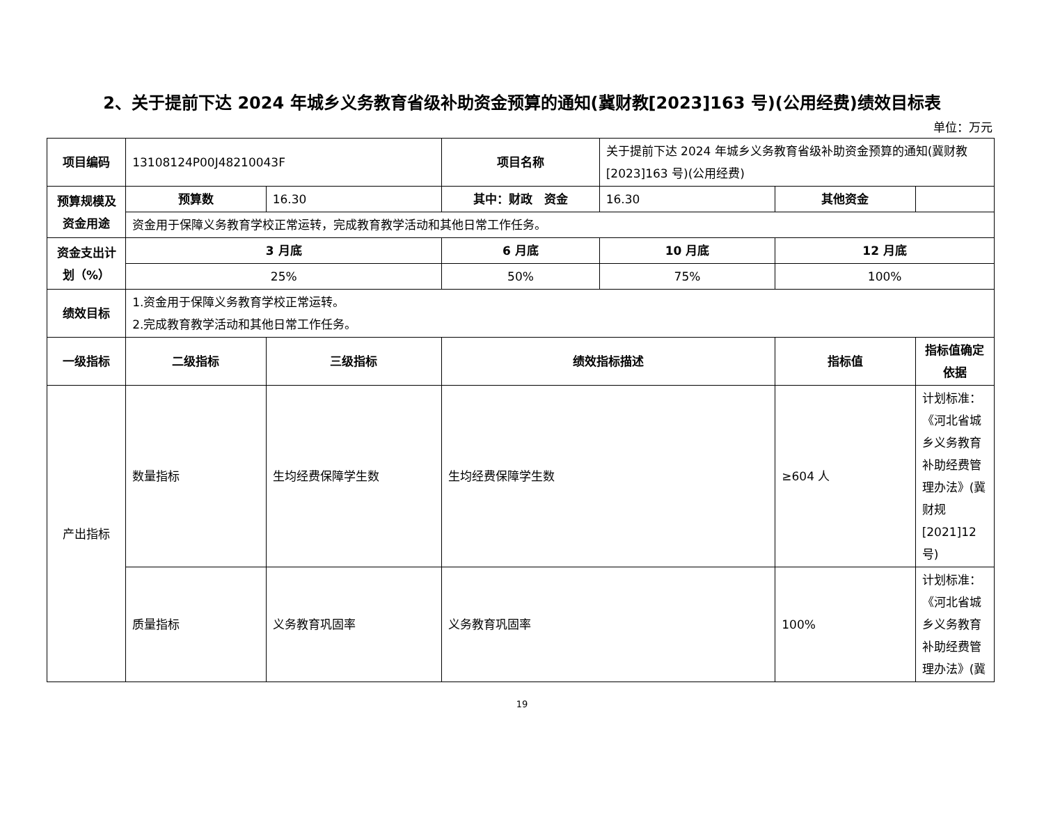2、关于提前下达 2024 年城乡义务教育省级补助资金预算的通知(冀财教[2023]163 号)(公用经费)绩效目标表
单位：万元
| 项目编码 | 13108124P00J48210043F | | 项目名称 | 关于提前下达 2024 年城乡义务教育省级补助资金预算的通知(冀财教[2023]163 号)(公用经费) | | |
| 预算规模及资金用途 | 预算数 | 16.30 | 其中：财政 资金 | 16.30 | 其他资金 | |
| | 资金用于保障义务教育学校正常运转，完成教育教学活动和其他日常工作任务。 | | | | | |
| 资金支出计划（%） | 3 月底 | | 6 月底 | 10 月底 | 12 月底 | |
| | 25% | | 50% | 75% | 100% | |
| 绩效目标 | 1.资金用于保障义务教育学校正常运转。 2.完成教育教学活动和其他日常工作任务。 | | | | | |
| 一级指标 | 二级指标 | 三级指标 | 绩效指标描述 | | 指标值 | 指标值确定依据 |
| 产出指标 | 数量指标 | 生均经费保障学生数 | 生均经费保障学生数 | | ≥604 人 | 计划标准：《河北省城乡义务教育补助经费管理办法》(冀财规[2021]12 号) |
| | 质量指标 | 义务教育巩固率 | 义务教育巩固率 | | 100% | 计划标准：《河北省城乡义务教育补助经费管理办法》(冀 |
19